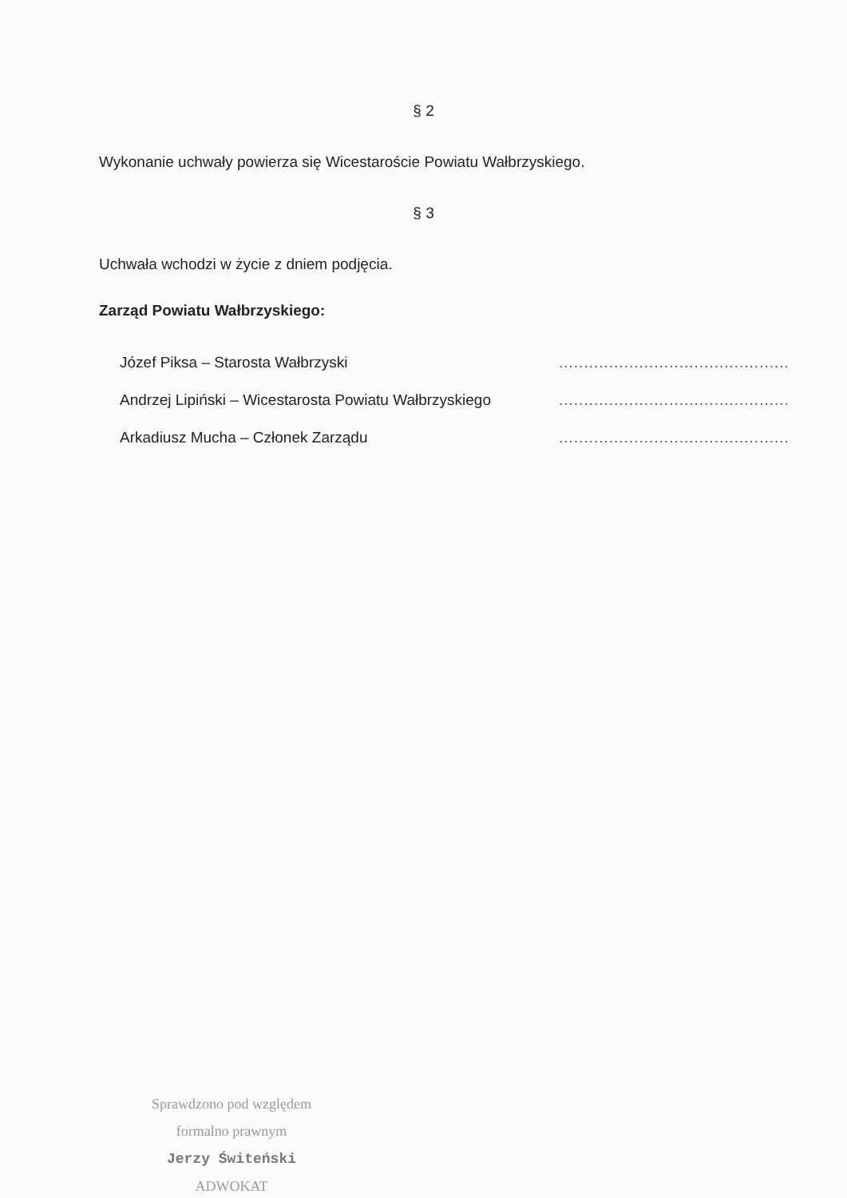§ 2
Wykonanie uchwały powierza się Wicestaroście Powiatu Wałbrzyskiego.
§ 3
Uchwała wchodzi w życie z dniem podjęcia.
Zarząd Powiatu Wałbrzyskiego:
Józef Piksa – Starosta Wałbrzyski..............................................
Andrzej Lipiński – Wicestarosta Powiatu Wałbrzyskiego..............................................
Arkadiusz Mucha – Członek Zarządu..............................................
Sprawdzono pod względem
formalno prawnym
Jerzy Świteński
ADWOKAT